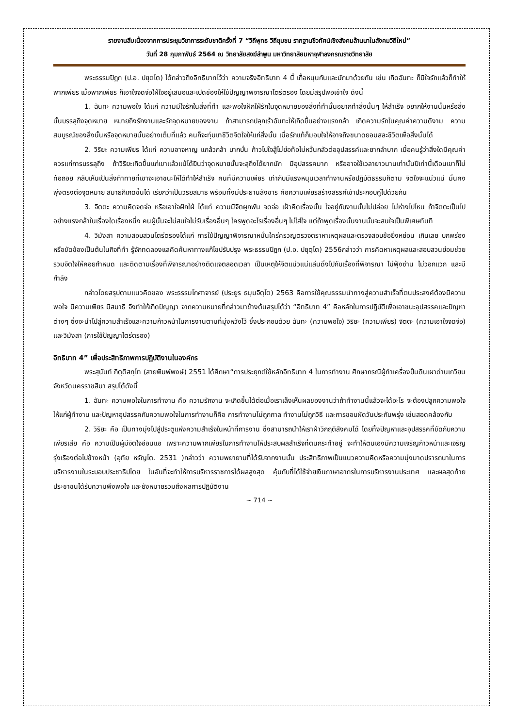รายงานสืบเนื่องจากการประชุมวิชาการระดับชาติครั้งที่ 7 “วิถีพุทธ วิถีชุมชน รากฐานชีวทัศน์เชิงสังคมล้านนาในสังคมวิถีใหม่”
วันที่ 28 กุมภาพันธ์ 2564 ณ วิทยาลัยสงฆ์ลำพูน มหาวิทยาลัยมหาจุฬาลงกรณราชวิทยาลัย
พระธรรมปิฎก (ป.อ. ปยุตโต) ได้กล่าวถึงอิทธิบาทไว้ว่า ความจริงอิทธิบาท 4 นี้ เกื้อหนุนกันและมักมาด้วยกัน เช่น เกิดฉันทะ ก็มีใจรักแล้วก็ทำให้พากเพียร เมื่อพากเพียร ก็เอาใจจดจ่อใฝ่ใจอยู่เสมอและเปิดช่องให้ใช้ปัญญาพิจารณาไตร่ตรอง โดยมีสรุปพอเข้าใจ ดังนี้
1. ฉันทะ ความพอใจ ได้แก่ ความมีใจรักในสิ่งที่ทำ และพอใจฝักใฝ่รักในจุดหมายของสิ่งที่ทำนั้นอยากทำสิ่งนั้นๆ ให้สำเร็จ อยากให้งานนั้นหรือสิ่งนั้นบรรลุถึงจุดหมาย หมายถึงรักงานและรักจุดหมายของงาน ถ้าสามารถปลุกเร้าฉันทะให้เกิดขึ้นอย่างแรงกล้า เกิดความรักในคุณค่าความดีงาม ความสมบูรณ์ของสิ่งนั้นหรือจุดหมายนั้นอย่างเต็มที่แล้ว คนก็จะทุ่มเทชีวิตจิตใจให้แก่สิ่งนั้น เมื่อรักแท้ก็มอบใจให้อาจถึงขนาดยอมสละชีวิตเพื่อสิ่งนั้นได้
2. วิริยะ ความเพียร ได้แก่ ความอาจหาญ แกล้วกล้า บากบั่น ก้าวไปใจสู้ไม่ย่อท้อไม่หวั่นกลัวต่ออุปสรรค์และยากลำบาก เมื่อคนรู้ว่าสิ่งใดมีคุณค่าควรแก่การบรรลุถึง ถ้าวิริยะเกิดขึ้นแก่เขาแล้วแม้ได้ยินว่าจุดหมายนั้นจะลุถึงได้ยากนัก มีอุปสรรคมาก หรืออาจใช้เวลายาวนานเท่านั้นปีเท่านี้เดือนเขาก็ไม่ท้อถอย กลับเห็นเป็นสิ่งท้าทายที่เขาจะเอาชนะให้ได้ทำให้สำเร็จ คนที่มีความเพียร เท่ากับมีแรงหนุนเวลาทำงานหรือปฏิบัติธรรมก็ตาม จิตใจจะแน่วแน่ มั่นคง พุ่งตรงต่อจุดหมาย สมาธิก็เกิดขึ้นได้ เรียกว่าเป็นวิริยสมาธิ พร้อมทั้งมีประธานสังขาร คือความเพียรสร้างสรรค์เข้าประกอบคู่ไปด้วยกัน
3. จิตตะ ความคิดจดจ่อ หรือเอาใจฝักใฝ่ ได้แก่ ความมีจิตผูกพัน จดจ่อ เฝ้าคิดเรื่องนั้น ใจอยู่กับงานนั้นไม่ปล่อย ไม่ห่างไปไหน ถ้าจิตตะเป็นไปอย่างแรงกล้าในเรื่องใดเรื่องหนึ่ง คนผู้นั้นจะไม่สนใจไม่รับเรื่องอื่นๆ ใครพูดอะไรเรื่องอื่นๆ ไม่ใส่ใจ แต่ถ้าพูดเรื่องนั้นงานนั้นจะสนใจเป็นพิเศษทันที
4. วิมังสา ความสอบสวนไตร่ตรองได้แก่ การใช้ปัญญาพิจารณาหมั่นใคร่ครวญตรวจตราหาเหตุผลและตรวจสอบข้อยิ่งหย่อน เกินเลย บกพร่องหรือขัดข้องเป็นต้นในกิจที่ทำ รู้จักทดลองแลคิดค้นหาทางแก้ไขปรับปรุง พระธรรมปิฎก (ป.อ. ปยุตฺโต) 2556กล่าวว่า การคิดหาเหตุผลและสอบสวนย่อมช่วยรวมจิตใจให้คอยกำหนด และติดตามเรื่องที่พิจารณาอย่างติดแจตลอดเวลา เป็นเหตุให้จิตแน่วแน่แล่นดิ่งไปกับเรื่องที่พิจารณา ไม่ฟุ้งซ่าน ไม่วอกแวก และมีกำลัง
กล่าวโดยสรุปตามแนวคิดของ พระธรรมโกศาจารย์ (ประยูร ธมฺมจิตฺโต) 2563 คือการใช้คุณธรรมนำทางสู่ความสำเร็จที่ตนประสงค์ต้องมีความพอใจ มีความเพียร มีสมาธิ จึงทำให้เกิดปัญญา จากความหมายที่กล่าวมาข้างต้นสรุปได้ว่า “อิทธิบาท 4” คือหลักในการปฏิบัติเพื่อเอาชนะอุปสรรคและปัญหาต่างๆ ซึ่งจะนำไปสู่ความสำเร็จและความก้าวหน้าในการงานตามที่มุ่งหวังไว้ ซึ่งประกอบด้วย ฉันทะ (ความพอใจ) วิริยะ (ความเพียร) จิตตะ (ความเอาใจจดจ่อ) และวิมังสา (การใช้ปัญญาไตร่ตรอง)
อิทธิบาท 4” เพื่อประสิทธิภาพการปฏิบัติงานในองค์กร
พระสุนันท์ กิตฺติสทฺโท (สายพิมพ์พงษ์) 2551 ได้ศึกษา“การประยุกต์ใช้หลักอิทธิบาท 4 ในการทำงาน ศึกษากรณีผู้ทำเครื่องปั้นดินเผาด่านเกวียน จังหวัดนครราชสีมา สรุปได้ดังนี้
1. ฉันทะ ความพอใจในการทำงาน คือ ความรักงาน จะเกิดขึ้นได้ต่อเมื่อเราเล็งเห็นผลของงานว่าถ้าทำงานนี้แล้วจะได้อะไร จะต้องปลูกความพอใจให้แก่ผู้ทำงาน และปัญหาอุปสรรคกับความพอใจในการทำงานก็คือ การทำงานไม่ถูกกาล ทำงานไม่ถูกวิธี และการชอบผัดวันประกันพรุ่ง เช่นสอดคล้องกับ
2. วิริยะ คือ เป็นทางมุ่งไปสู่ประตูแห่งความสำเร็จในหน้าที่การงาน ซึ่งสามารถนำให้เราฝ่าวิกฤติสังคมได้ โดยทิ้งปัญหาและอุปสรรคที่ขัดกับความเพียรเสีย คือ ความเป็นผู้มีจิตใจอ่อนแอ เพราะความพากเพียรในการทำงานให้ประสบผลสำเร็จที่ตนกระทำอยู่ จะทำให้ตนเองมีความเจริญก้าวหน้าและเจริญรุ่งเรืองต่อไปข้างหน้า (อุทัย หรัญโต. 2531 )กล่าวว่า ความพยายามที่ได้รับจากงานนั้น ประสิทธิภาพเป็นแนวความคิดหรือความมุ่งมาดปรารถนาในการบริหารงานในระบอบประชาธิปไตย ในอันที่จะทำให้การบริหารราชการได้ผลสูงสุด คุ้มกับที่ได้ใช้จ่ายเงินภาษาอากรในการบริหารงานประเทศ และผลสุดท้าย ประชาชนได้รับความพึงพอใจ และยังหมายรวมถึงผลการปฏิบัติงาน
~ 714 ~